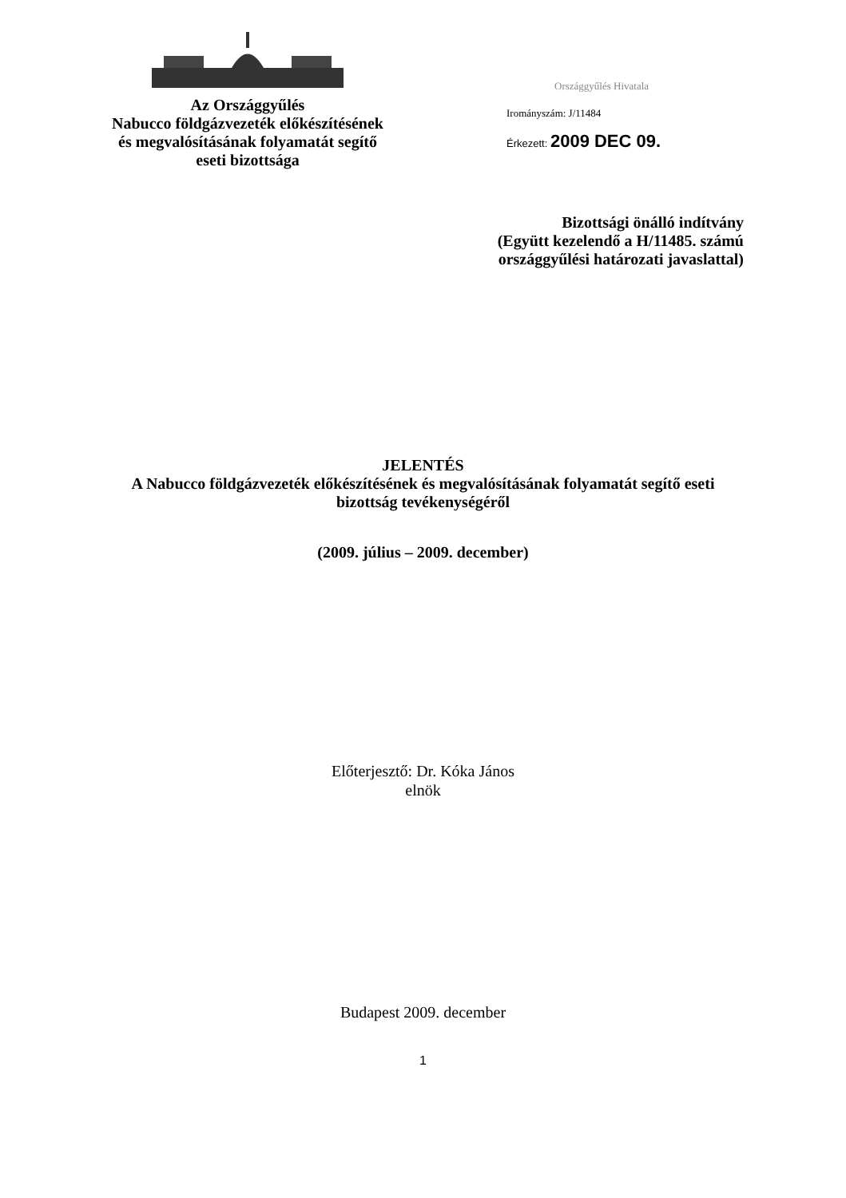Az Országgyűlés
Nabucco földgázvezeték előkészítésének
és megvalósításának folyamatát segítő
eseti bizottsága
Országgyűlés Hivatala
Irományszám: J/11484
Érkezett: 2009 DEC 09.
Bizottsági önálló indítvány
(Együtt kezelendő a H/11485. számú
országgyűlési határozati javaslattal)
JELENTÉS
A Nabucco földgázvezeték előkészítésének és megvalósításának folyamatát segítő eseti
bizottság tevékenységéről
(2009. július – 2009. december)
Előterjesztő: Dr. Kóka János
elnök
Budapest 2009. december
1